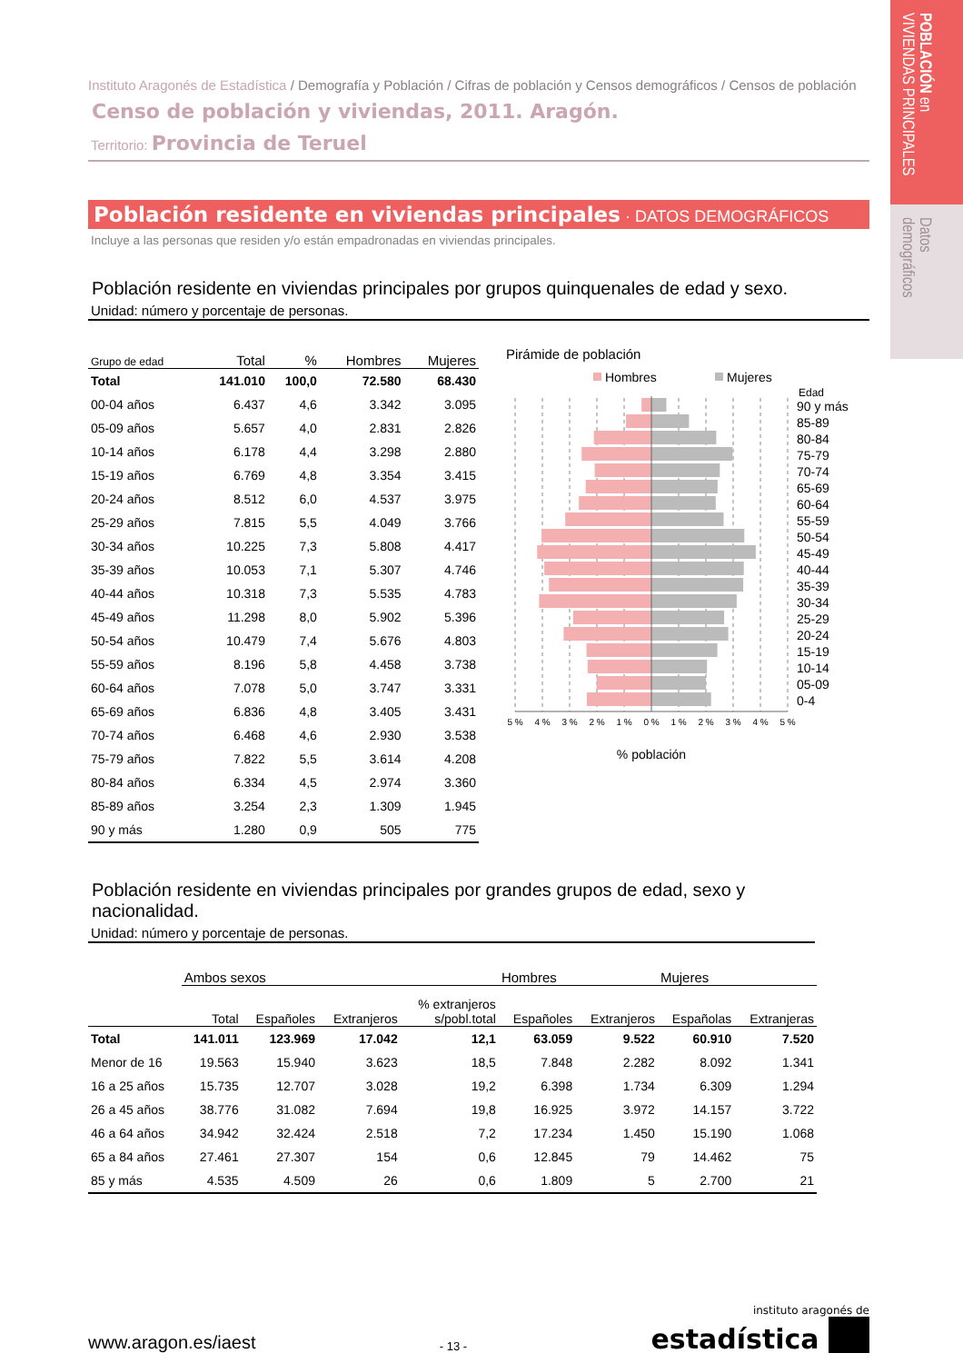POBLACIÓN en
VIVIENDAS PRINCIPALES
Datos
demográficos
Instituto Aragonés de Estadística / Demografía y Población / Cifras de población y Censos demográficos / Censos de población
Censo de población y viviendas, 2011. Aragón.
Territorio: Provincia de Teruel
Población residente en viviendas principales · DATOS DEMOGRÁFICOS
Incluye a las personas que residen y/o están empadronadas en viviendas principales.
Población residente en viviendas principales por grupos quinquenales de edad y sexo.
Unidad: número y porcentaje de personas.
| Grupo de edad | Total | % | Hombres | Mujeres |
| --- | --- | --- | --- | --- |
| Total | 141.010 | 100,0 | 72.580 | 68.430 |
| 00-04 años | 6.437 | 4,6 | 3.342 | 3.095 |
| 05-09 años | 5.657 | 4,0 | 2.831 | 2.826 |
| 10-14 años | 6.178 | 4,4 | 3.298 | 2.880 |
| 15-19 años | 6.769 | 4,8 | 3.354 | 3.415 |
| 20-24 años | 8.512 | 6,0 | 4.537 | 3.975 |
| 25-29 años | 7.815 | 5,5 | 4.049 | 3.766 |
| 30-34 años | 10.225 | 7,3 | 5.808 | 4.417 |
| 35-39 años | 10.053 | 7,1 | 5.307 | 4.746 |
| 40-44 años | 10.318 | 7,3 | 5.535 | 4.783 |
| 45-49 años | 11.298 | 8,0 | 5.902 | 5.396 |
| 50-54 años | 10.479 | 7,4 | 5.676 | 4.803 |
| 55-59 años | 8.196 | 5,8 | 4.458 | 3.738 |
| 60-64 años | 7.078 | 5,0 | 3.747 | 3.331 |
| 65-69 años | 6.836 | 4,8 | 3.405 | 3.431 |
| 70-74 años | 6.468 | 4,6 | 2.930 | 3.538 |
| 75-79 años | 7.822 | 5,5 | 3.614 | 4.208 |
| 80-84 años | 6.334 | 4,5 | 2.974 | 3.360 |
| 85-89 años | 3.254 | 2,3 | 1.309 | 1.945 |
| 90 y más | 1.280 | 0,9 | 505 | 775 |
Pirámide de población
Hombres
Mujeres
Edad
5 %
4 %
3 %
2 %
1 %
0 %
1 %
2 %
3 %
4 %
5 %
% población
90 y más
85-89
80-84
75-79
70-74
65-69
60-64
55-59
50-54
45-49
40-44
35-39
30-34
25-29
20-24
15-19
10-14
05-09
0-4
Población residente en viviendas principales por grandes grupos de edad, sexo y nacionalidad.
Unidad: número y porcentaje de personas.
| | Ambos sexos | | | | Hombres | | Mujeres | |
| --- | --- | --- | --- | --- | --- | --- | --- | --- |
| | Total | Españoles | Extranjeros | % extranjeros s/pobl.total | Españoles | Extranjeros | Españolas | Extranjeras |
| Total | 141.011 | 123.969 | 17.042 | 12,1 | 63.059 | 9.522 | 60.910 | 7.520 |
| Menor de 16 | 19.563 | 15.940 | 3.623 | 18,5 | 7.848 | 2.282 | 8.092 | 1.341 |
| 16 a 25 años | 15.735 | 12.707 | 3.028 | 19,2 | 6.398 | 1.734 | 6.309 | 1.294 |
| 26 a 45 años | 38.776 | 31.082 | 7.694 | 19,8 | 16.925 | 3.972 | 14.157 | 3.722 |
| 46 a 64 años | 34.942 | 32.424 | 2.518 | 7,2 | 17.234 | 1.450 | 15.190 | 1.068 |
| 65 a 84 años | 27.461 | 27.307 | 154 | 0,6 | 12.845 | 79 | 14.462 | 75 |
| 85 y más | 4.535 | 4.509 | 26 | 0,6 | 1.809 | 5 | 2.700 | 21 |
www.aragon.es/iaest
- 13 -
instituto aragonés de
estadística